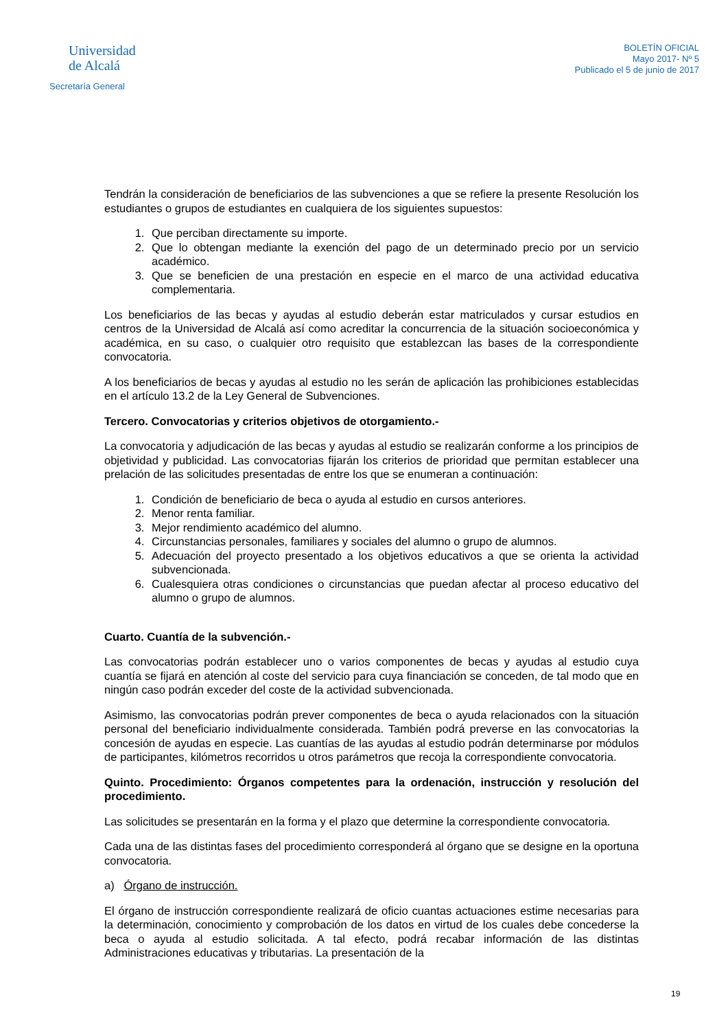Universidad
de Alcalá
Secretaría General
BOLETÍN OFICIAL
Mayo 2017- Nº 5
Publicado el 5 de junio de 2017
Tendrán la consideración de beneficiarios de las subvenciones a que se refiere la presente Resolución los estudiantes o grupos de estudiantes en cualquiera de los siguientes supuestos:
1. Que perciban directamente su importe.
2. Que lo obtengan mediante la exención del pago de un determinado precio por un servicio académico.
3. Que se beneficien de una prestación en especie en el marco de una actividad educativa complementaria.
Los beneficiarios de las becas y ayudas al estudio deberán estar matriculados y cursar estudios en centros de la Universidad de Alcalá así como acreditar la concurrencia de la situación socioeconómica y académica, en su caso, o cualquier otro requisito que establezcan las bases de la correspondiente convocatoria.
A los beneficiarios de becas y ayudas al estudio no les serán de aplicación las prohibiciones establecidas en el artículo 13.2 de la Ley General de Subvenciones.
Tercero. Convocatorias y criterios objetivos de otorgamiento.-
La convocatoria y adjudicación de las becas y ayudas al estudio se realizarán conforme a los principios de objetividad y publicidad. Las convocatorias fijarán los criterios de prioridad que permitan establecer una prelación de las solicitudes presentadas de entre los que se enumeran a continuación:
1. Condición de beneficiario de beca o ayuda al estudio en cursos anteriores.
2. Menor renta familiar.
3. Mejor rendimiento académico del alumno.
4. Circunstancias personales, familiares y sociales del alumno o grupo de alumnos.
5. Adecuación del proyecto presentado a los objetivos educativos a que se orienta la actividad subvencionada.
6. Cualesquiera otras condiciones o circunstancias que puedan afectar al proceso educativo del alumno o grupo de alumnos.
Cuarto. Cuantía de la subvención.-
Las convocatorias podrán establecer uno o varios componentes de becas y ayudas al estudio cuya cuantía se fijará en atención al coste del servicio para cuya financiación se conceden, de tal modo que en ningún caso podrán exceder del coste de la actividad subvencionada.
Asimismo, las convocatorias podrán prever componentes de beca o ayuda relacionados con la situación personal del beneficiario individualmente considerada. También podrá preverse en las convocatorias la concesión de ayudas en especie. Las cuantías de las ayudas al estudio podrán determinarse por módulos de participantes, kilómetros recorridos u otros parámetros que recoja la correspondiente convocatoria.
Quinto. Procedimiento: Órganos competentes para la ordenación, instrucción y resolución del procedimiento.
Las solicitudes se presentarán en la forma y el plazo que determine la correspondiente convocatoria.
Cada una de las distintas fases del procedimiento corresponderá al órgano que se designe en la oportuna convocatoria.
a) Órgano de instrucción.
El órgano de instrucción correspondiente realizará de oficio cuantas actuaciones estime necesarias para la determinación, conocimiento y comprobación de los datos en virtud de los cuales debe concederse la beca o ayuda al estudio solicitada. A tal efecto, podrá recabar información de las distintas Administraciones educativas y tributarias. La presentación de la
19